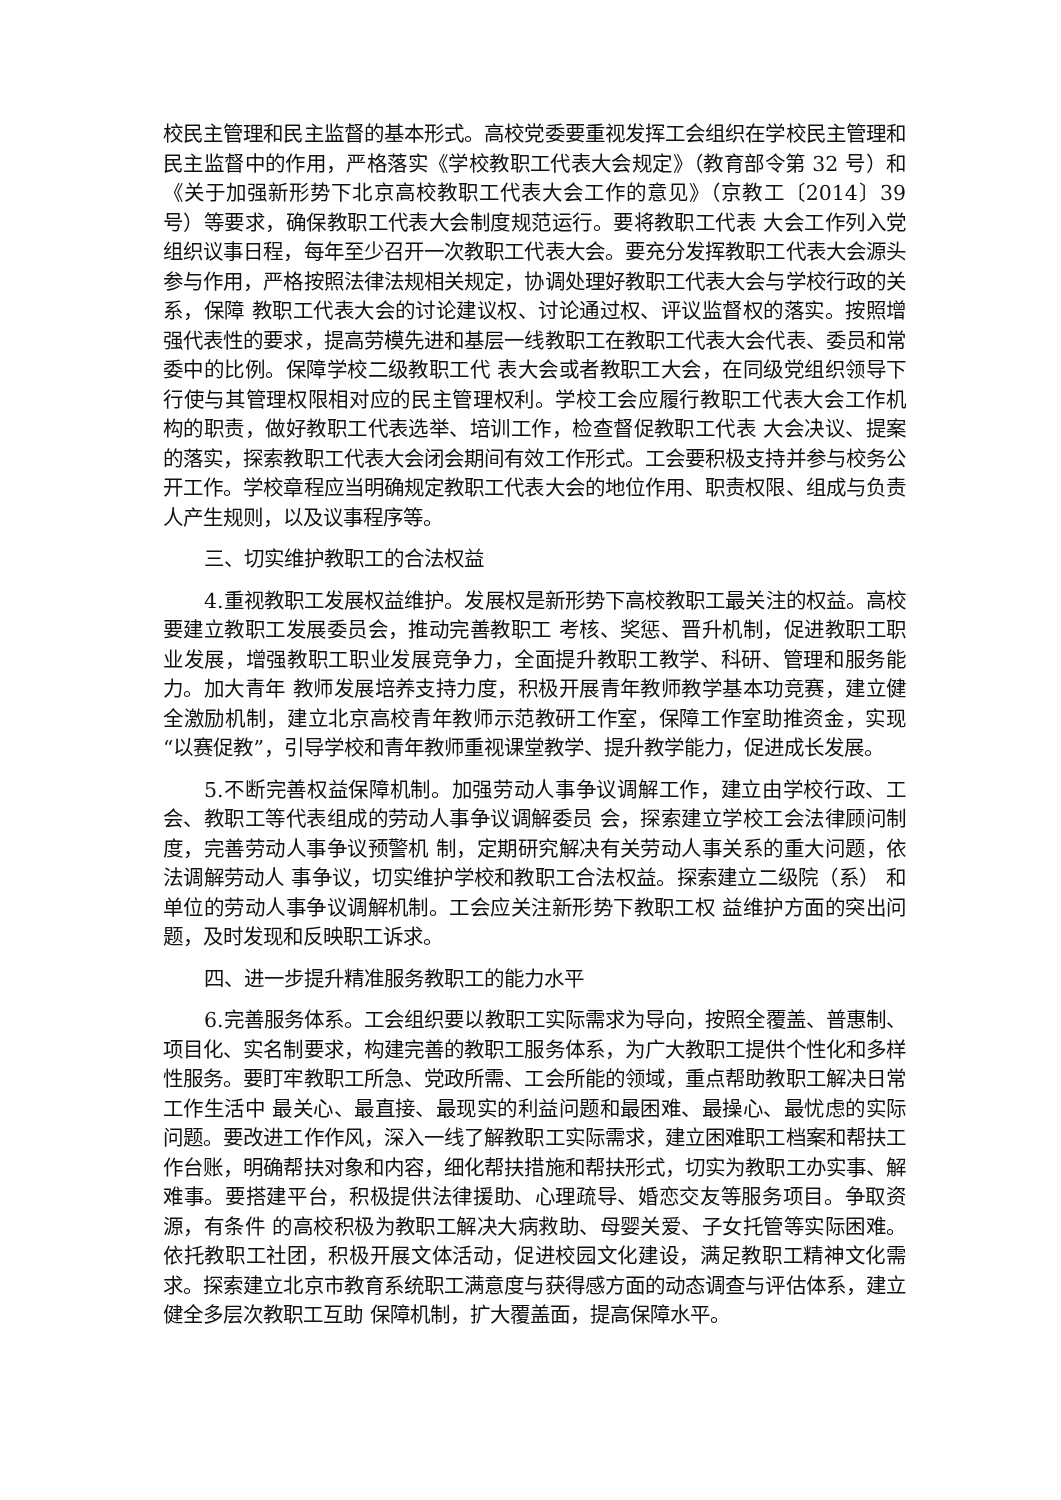校民主管理和民主监督的基本形式。高校党委要重视发挥工会组织在学校民主管理和民主监督中的作用，严格落实《学校教职工代表大会规定》（教育部令第 32 号）和《关于加强新形势下北京高校教职工代表大会工作的意见》（京教工〔2014〕39 号）等要求，确保教职工代表大会制度规范运行。要将教职工代表 大会工作列入党组织议事日程，每年至少召开一次教职工代表大会。要充分发挥教职工代表大会源头参与作用，严格按照法律法规相关规定，协调处理好教职工代表大会与学校行政的关系，保障 教职工代表大会的讨论建议权、讨论通过权、评议监督权的落实。按照增强代表性的要求，提高劳模先进和基层一线教职工在教职工代表大会代表、委员和常委中的比例。保障学校二级教职工代 表大会或者教职工大会，在同级党组织领导下行使与其管理权限相对应的民主管理权利。学校工会应履行教职工代表大会工作机 构的职责，做好教职工代表选举、培训工作，检查督促教职工代表 大会决议、提案的落实，探索教职工代表大会闭会期间有效工作形式。工会要积极支持并参与校务公开工作。学校章程应当明确规定教职工代表大会的地位作用、职责权限、组成与负责人产生规则，以及议事程序等。
三、切实维护教职工的合法权益
4.重视教职工发展权益维护。发展权是新形势下高校教职工最关注的权益。高校要建立教职工发展委员会，推动完善教职工 考核、奖惩、晋升机制，促进教职工职业发展，增强教职工职业发展竞争力，全面提升教职工教学、科研、管理和服务能力。加大青年 教师发展培养支持力度，积极开展青年教师教学基本功竞赛，建立健全激励机制，建立北京高校青年教师示范教研工作室，保障工作室助推资金，实现“以赛促教”，引导学校和青年教师重视课堂教学、提升教学能力，促进成长发展。
5.不断完善权益保障机制。加强劳动人事争议调解工作，建立由学校行政、工会、教职工等代表组成的劳动人事争议调解委员 会，探索建立学校工会法律顾问制度，完善劳动人事争议预警机 制，定期研究解决有关劳动人事关系的重大问题，依法调解劳动人 事争议，切实维护学校和教职工合法权益。探索建立二级院（系） 和单位的劳动人事争议调解机制。工会应关注新形势下教职工权 益维护方面的突出问题，及时发现和反映职工诉求。
四、进一步提升精准服务教职工的能力水平
6.完善服务体系。工会组织要以教职工实际需求为导向，按照全覆盖、普惠制、项目化、实名制要求，构建完善的教职工服务体系，为广大教职工提供个性化和多样性服务。要盯牢教职工所急、党政所需、工会所能的领域，重点帮助教职工解决日常工作生活中 最关心、最直接、最现实的利益问题和最困难、最操心、最忧虑的实际问题。要改进工作作风，深入一线了解教职工实际需求，建立困难职工档案和帮扶工作台账，明确帮扶对象和内容，细化帮扶措施和帮扶形式，切实为教职工办实事、解难事。要搭建平台，积极提供法律援助、心理疏导、婚恋交友等服务项目。争取资源，有条件 的高校积极为教职工解决大病救助、母婴关爱、子女托管等实际困难。依托教职工社团，积极开展文体活动，促进校园文化建设，满足教职工精神文化需求。探索建立北京市教育系统职工满意度与获得感方面的动态调查与评估体系，建立健全多层次教职工互助 保障机制，扩大覆盖面，提高保障水平。